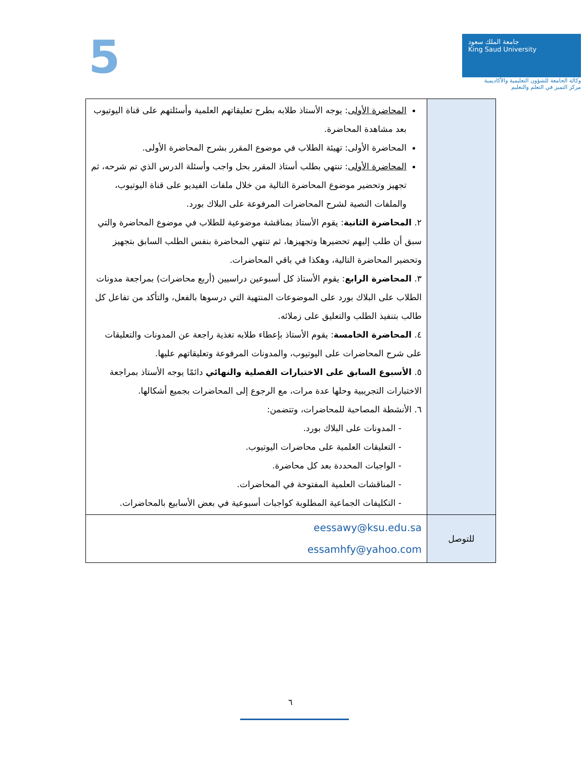5
جامعة الملك سعود
King Saud University
وكالة الجامعة للشؤون التعليمية والأكاديمية
مركز التميز في التعلم والتعليم
| | المحاضرة الأولى : يوجه الأستاذ طلابه بطرح تعليقاتهم العلمية وأسئلتهم على قناة اليوتيوب بعد مشاهدة المحاضرة. المحاضرة الأولى: تهيئة الطلاب في موضوع المقرر بشرح المحاضرة الأولى. المحاضرة الأولى : تنتهي بطلب أستاذ المقرر بحل واجب وأسئلة الدرس الذي تم شرحه، ثم تجهيز وتحضير موضوع المحاضرة التالية من خلال ملفات الفيديو على قناة اليوتيوب، والملفات النصية لشرح المحاضرات المرفوعة على البلاك بورد. ٢. المحاضرة الثانية : يقوم الأستاذ بمناقشة موضوعية للطلاب في موضوع المحاضرة والتي سبق أن طلب إليهم تحضيرها وتجهيزها، ثم تنتهي المحاضرة بنفس الطلب السابق بتجهيز وتحضير المحاضرة التالية، وهكذا في باقي المحاضرات. ٣. المحاضرة الرابع : يقوم الأستاذ كل أسبوعين دراسيين (أربع محاضرات) بمراجعة مدونات الطلاب على البلاك بورد على الموضوعات المنتهية التي درسوها بالفعل، والتأكد من تفاعل كل طالب بتنفيذ الطلب والتعليق على زملائه. ٤. المحاضرة الخامسة : يقوم الأستاذ بإعطاء طلابه تغذية راجعة عن المدونات والتعليقات على شرح المحاضرات على اليوتيوب، والمدونات المرفوعة وتعليقاتهم عليها. ٥. الأسبوع السابق على الاختبارات الفصلية والنهائي دائمًا يوجه الأستاذ بمراجعة الاختبارات التجريبية وحلها عدة مرات، مع الرجوع إلى المحاضرات بجميع أشكالها. ٦. الأنشطة المصاحبة للمحاضرات، وتتضمن: - المدونات على البلاك بورد. - التعليقات العلمية على محاضرات اليوتيوب. - الواجبات المحددة بعد كل محاضرة. - المناقشات العلمية المفتوحة في المحاضرات. - التكليفات الجماعية المطلوبة كواجبات أسبوعية في بعض الأسابيع بالمحاضرات. |
| للتوصل | eessawy@ksu.edu.sa essamhfy@yahoo.com |
٦